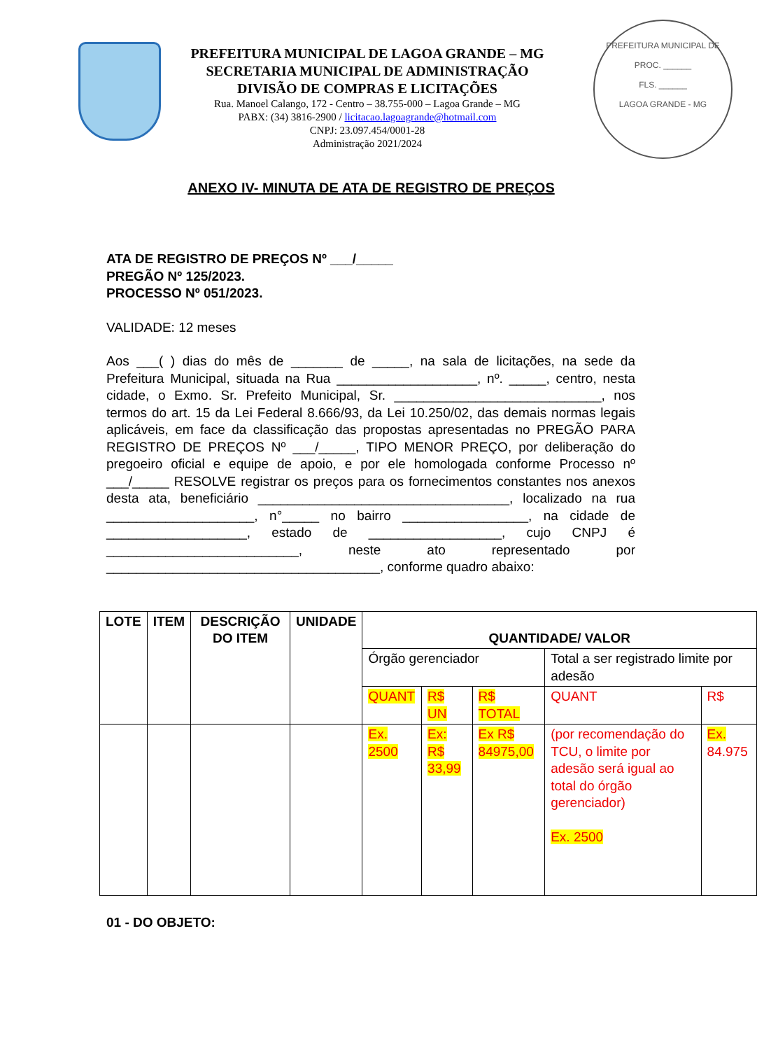PREFEITURA MUNICIPAL DE
PROC. ______
FLS. ______
LAGOA GRANDE - MG
PREFEITURA MUNICIPAL DE LAGOA GRANDE – MG
SECRETARIA MUNICIPAL DE ADMINISTRAÇÃO
DIVISÃO DE COMPRAS E LICITAÇÕES
Rua. Manoel Calango, 172 - Centro – 38.755-000 – Lagoa Grande – MG
PABX: (34) 3816-2900 / licitacao.lagoagrande@hotmail.com
CNPJ: 23.097.454/0001-28
Administração 2021/2024
ANEXO IV- MINUTA DE ATA DE REGISTRO DE PREÇOS
ATA DE REGISTRO DE PREÇOS Nº ___/_____
PREGÃO Nº 125/2023.
PROCESSO Nº 051/2023.
VALIDADE: 12 meses
Aos ___( ) dias do mês de _______ de _____, na sala de licitações, na sede da Prefeitura Municipal, situada na Rua ___________________, nº. _____, centro, nesta cidade, o Exmo. Sr. Prefeito Municipal, Sr. ____________________________, nos termos do art. 15 da Lei Federal 8.666/93, da Lei 10.250/02, das demais normas legais aplicáveis, em face da classificação das propostas apresentadas no PREGÃO PARA REGISTRO DE PREÇOS Nº ___/_____, TIPO MENOR PREÇO, por deliberação do pregoeiro oficial e equipe de apoio, e por ele homologada conforme Processo nº ___/_____ RESOLVE registrar os preços para os fornecimentos constantes nos anexos desta ata, beneficiário __________________________________, localizado na rua ____________________, n°_____ no bairro _________________, na cidade de ___________________, estado de __________________, cujo CNPJ é __________________________, neste ato representado por _____________________________________, conforme quadro abaixo:
| LOTE | ITEM | DESCRIÇÃO DO ITEM | UNIDADE | QUANTIDADE/ VALOR | | | | |
| --- | --- | --- | --- | --- | --- | --- | --- | --- |
| | | | | Órgão gerenciador | | | Total a ser registrado limite por adesão | |
| | | | | QUANT | R$ UN | R$ TOTAL | QUANT | R$ |
| | | | | Ex. 2500 | Ex: R$ 33,99 | Ex R$ 84975,00 | (por recomendação do TCU, o limite por adesão será igual ao total do órgão gerenciador) Ex. 2500 | Ex. 84.975 |
01 - DO OBJETO: